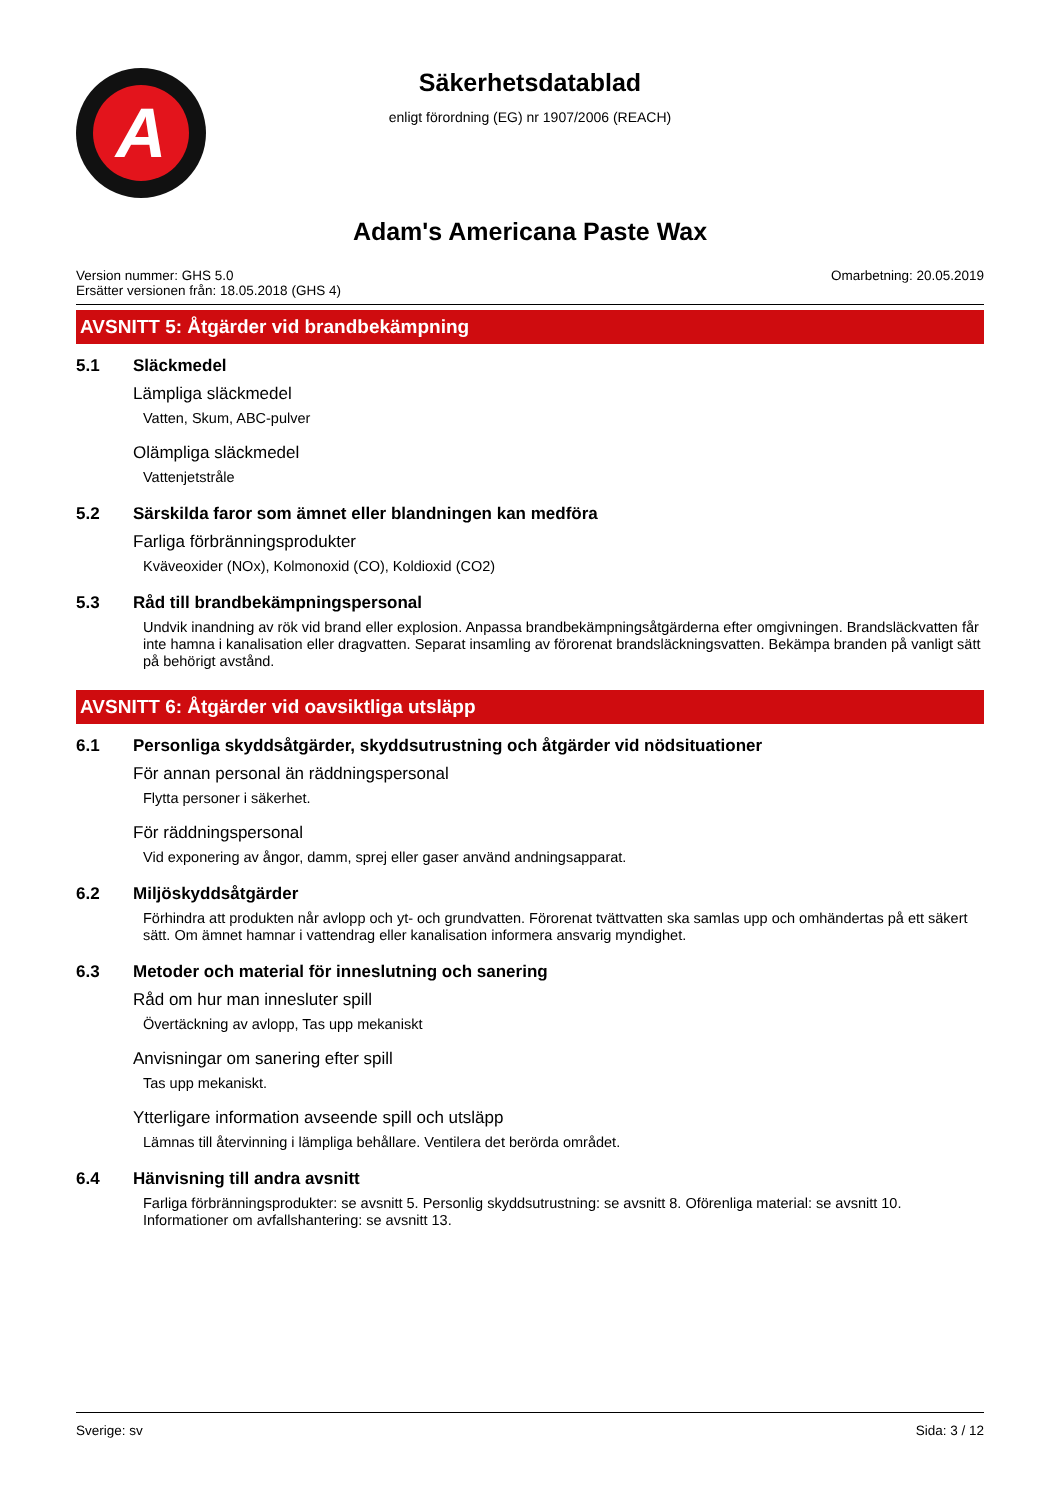A
Säkerhetsdatablad
enligt förordning (EG) nr 1907/2006 (REACH)
Adam's Americana Paste Wax
Version nummer: GHS 5.0
Ersätter versionen från: 18.05.2018 (GHS 4)
Omarbetning: 20.05.2019
AVSNITT 5: Åtgärder vid brandbekämpning
5.1 Släckmedel
Lämpliga släckmedel
Vatten, Skum, ABC-pulver
Olämpliga släckmedel
Vattenjetstråle
5.2 Särskilda faror som ämnet eller blandningen kan medföra
Farliga förbränningsprodukter
Kväveoxider (NOx), Kolmonoxid (CO), Koldioxid (CO2)
5.3 Råd till brandbekämpningspersonal
Undvik inandning av rök vid brand eller explosion. Anpassa brandbekämpningsåtgärderna efter omgivningen. Brandsläckvatten får inte hamna i kanalisation eller dragvatten. Separat insamling av förorenat brandsläckningsvatten. Bekämpa branden på vanligt sätt på behörigt avstånd.
AVSNITT 6: Åtgärder vid oavsiktliga utsläpp
6.1 Personliga skyddsåtgärder, skyddsutrustning och åtgärder vid nödsituationer
För annan personal än räddningspersonal
Flytta personer i säkerhet.
För räddningspersonal
Vid exponering av ångor, damm, sprej eller gaser använd andningsapparat.
6.2 Miljöskyddsåtgärder
Förhindra att produkten når avlopp och yt- och grundvatten. Förorenat tvättvatten ska samlas upp och omhändertas på ett säkert sätt. Om ämnet hamnar i vattendrag eller kanalisation informera ansvarig myndighet.
6.3 Metoder och material för inneslutning och sanering
Råd om hur man innesluter spill
Övertäckning av avlopp, Tas upp mekaniskt
Anvisningar om sanering efter spill
Tas upp mekaniskt.
Ytterligare information avseende spill och utsläpp
Lämnas till återvinning i lämpliga behållare. Ventilera det berörda området.
6.4 Hänvisning till andra avsnitt
Farliga förbränningsprodukter: se avsnitt 5. Personlig skyddsutrustning: se avsnitt 8. Oförenliga material: se avsnitt 10. Informationer om avfallshantering: se avsnitt 13.
Sverige: sv Sida: 3 / 12